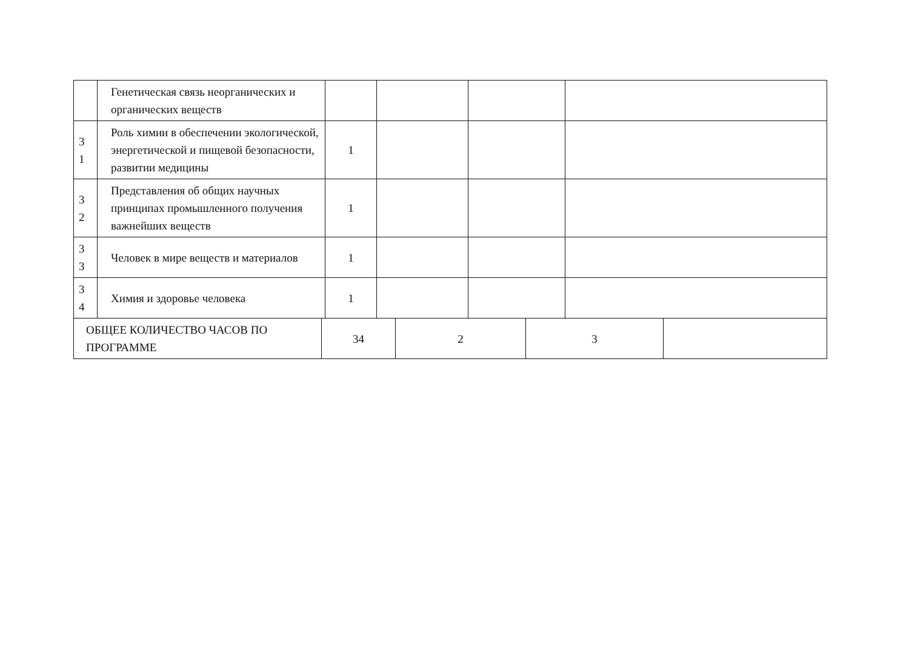| | Генетическая связь неорганических и органических веществ | | | | |
| 3 1 | Роль химии в обеспечении экологической, энергетической и пищевой безопасности, развитии медицины | 1 | | | |
| 3 2 | Представления об общих научных принципах промышленного получения важнейших веществ | 1 | | | |
| 3 3 | Человек в мире веществ и материалов | 1 | | | |
| 3 4 | Химия и здоровье человека | 1 | | | |
| ОБЩЕЕ КОЛИЧЕСТВО ЧАСОВ ПО ПРОГРАММЕ | 34 | 2 | 3 | |